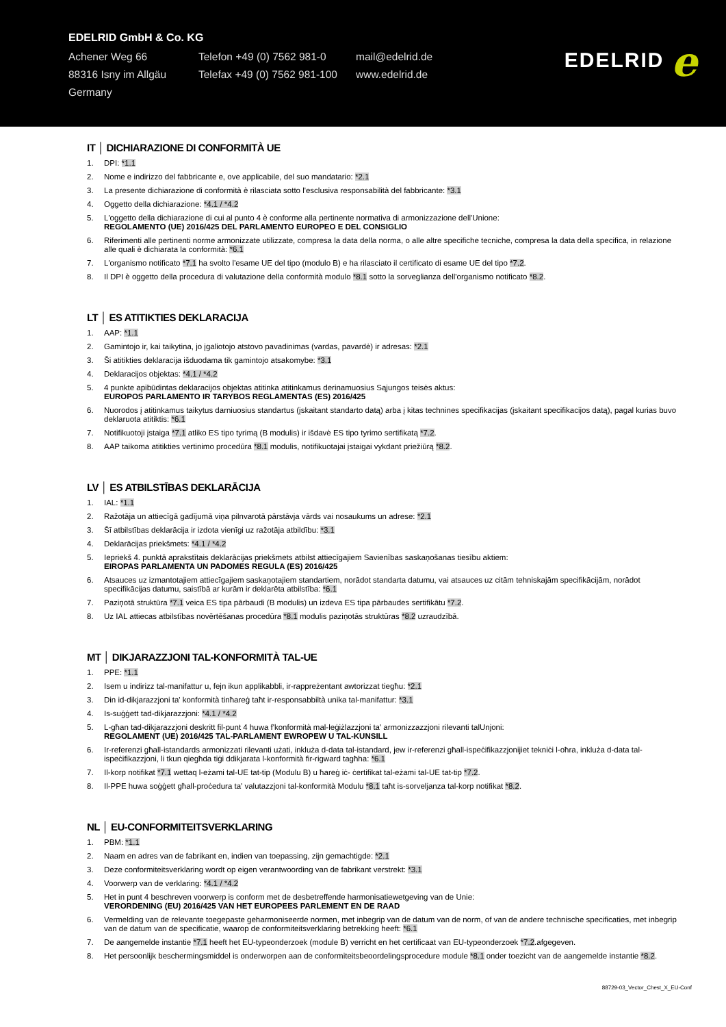EDELRID GmbH & Co. KG
Achener Weg 66
Telefon +49 (0) 7562 981-0
mail@edelrid.de
88316 Isny im Allgäu
Telefax +49 (0) 7562 981-100
www.edelrid.de
Germany
EDELRID e
IT │ DICHIARAZIONE DI CONFORMITÀ UE
1. DPI: *1.1
2. Nome e indirizzo del fabbricante e, ove applicabile, del suo mandatario: *2.1
3. La presente dichiarazione di conformità è rilasciata sotto l'esclusiva responsabilità del fabbricante: *3.1
4. Oggetto della dichiarazione: *4.1 / *4.2
5. L'oggetto della dichiarazione di cui al punto 4 è conforme alla pertinente normativa di armonizzazione dell'Unione:
REGOLAMENTO (UE) 2016/425 DEL PARLAMENTO EUROPEO E DEL CONSIGLIO
6. Riferimenti alle pertinenti norme armonizzate utilizzate, compresa la data della norma, o alle altre specifiche tecniche, compresa la data della specifica, in relazione alle quali è dichiarata la conformità: *6.1
7. L'organismo notificato *7.1 ha svolto l'esame UE del tipo (modulo B) e ha rilasciato il certificato di esame UE del tipo *7.2.
8. Il DPI è oggetto della procedura di valutazione della conformità modulo *8.1 sotto la sorveglianza dell'organismo notificato *8.2.
LT │ ES ATITIKTIES DEKLARACIJA
1. AAP: *1.1
2. Gamintojo ir, kai taikytina, jo įgaliotojo atstovo pavadinimas (vardas, pavardė) ir adresas: *2.1
3. Ši atitikties deklaracija išduodama tik gamintojo atsakomybe: *3.1
4. Deklaracijos objektas: *4.1 / *4.2
5. 4 punkte apibūdintas deklaracijos objektas atitinka atitinkamus derinamuosius Sąjungos teisės aktus:
EUROPOS PARLAMENTO IR TARYBOS REGLAMENTAS (ES) 2016/425
6. Nuorodos į atitinkamus taikytus darniuosius standartus (įskaitant standarto datą) arba į kitas technines specifikacijas (įskaitant specifikacijos datą), pagal kurias buvo deklaruota atitiktis: *6.1
7. Notifikuotoji įstaiga *7.1 atliko ES tipo tyrimą (B modulis) ir išdavė ES tipo tyrimo sertifikatą *7.2.
8. AAP taikoma atitikties vertinimo procedūra *8.1 modulis, notifikuotajai įstaigai vykdant priežiūrą *8.2.
LV │ ES ATBILSTĪBAS DEKLARĀCIJA
1. IAL: *1.1
2. Ražotāja un attiecīgā gadījumā viņa pilnvarotā pārstāvja vārds vai nosaukums un adrese: *2.1
3. Šī atbilstības deklarācija ir izdota vienīgi uz ražotāja atbildību: *3.1
4. Deklarācijas priekšmets: *4.1 / *4.2
5. Iepriekš 4. punktā aprakstītais deklarācijas priekšmets atbilst attiecīgajiem Savienības saskaņošanas tiesību aktiem:
EIROPAS PARLAMENTA UN PADOMES REGULA (ES) 2016/425
6. Atsauces uz izmantotajiem attiecīgajiem saskaņotajiem standartiem, norādot standarta datumu, vai atsauces uz citām tehniskajām specifikācijām, norādot specifikācijas datumu, saistībā ar kurām ir deklarēta atbilstība: *6.1
7. Paziņotā struktūra *7.1 veica ES tipa pārbaudi (B modulis) un izdeva ES tipa pārbaudes sertifikātu *7.2.
8. Uz IAL attiecas atbilstības novērtēšanas procedūra *8.1 modulis paziņotās struktūras *8.2 uzraudzībā.
MT │ DIKJARAZZJONI TAL-KONFORMITÀ TAL-UE
1. PPE: *1.1
2. Isem u indirizz tal-manifattur u, fejn ikun applikabbli, ir-rappreżentant awtorizzat tiegħu: *2.1
3. Din id-dikjarazzjoni ta' konformità tinħareġ taħt ir-responsabbiltà unika tal-manifattur: *3.1
4. Is-suġġett tad-dikjarazzjoni: *4.1 / *4.2
5. L-għan tad-dikjarazzjoni deskritt fil-punt 4 huwa f'konformità mal-leġiżlazzjoni ta' armonizzazzjoni rilevanti talUnjoni:
REGOLAMENT (UE) 2016/425 TAL-PARLAMENT EWROPEW U TAL-KUNSILL
6. Ir-referenzi għall-istandards armonizzati rilevanti użati, inkluża d-data tal-istandard, jew ir-referenzi għall-ispeċifikazzjonijiet tekniċi l-oħra, inkluża d-data tal-ispeċifikazzjoni, li tkun qiegħda tiġi ddikjarata l-konformità fir-rigward tagħha: *6.1
7. Il-korp notifikat *7.1 wettaq l-eżami tal-UE tat-tip (Modulu B) u ħareġ iċ- ċertifikat tal-eżami tal-UE tat-tip *7.2.
8. Il-PPE huwa soġġett għall-proċedura ta' valutazzjoni tal-konformità Modulu *8.1 taħt is-sorveljanza tal-korp notifikat *8.2.
NL │ EU-CONFORMITEITSVERKLARING
1. PBM: *1.1
2. Naam en adres van de fabrikant en, indien van toepassing, zijn gemachtigde: *2.1
3. Deze conformiteitsverklaring wordt op eigen verantwoording van de fabrikant verstrekt: *3.1
4. Voorwerp van de verklaring: *4.1 / *4.2
5. Het in punt 4 beschreven voorwerp is conform met de desbetreffende harmonisatiewetgeving van de Unie:
VERORDENING (EU) 2016/425 VAN HET EUROPEES PARLEMENT EN DE RAAD
6. Vermelding van de relevante toegepaste geharmoniseerde normen, met inbegrip van de datum van de norm, of van de andere technische specificaties, met inbegrip van de datum van de specificatie, waarop de conformiteitsverklaring betrekking heeft: *6.1
7. De aangemelde instantie *7.1 heeft het EU-typeonderzoek (module B) verricht en het certificaat van EU-typeonderzoek *7.2.afgegeven.
8. Het persoonlijk beschermingsmiddel is onderworpen aan de conformiteitsbeoordelingsprocedure module *8.1 onder toezicht van de aangemelde instantie *8.2.
88729-03_Vector_Chest_X_EU-Conf